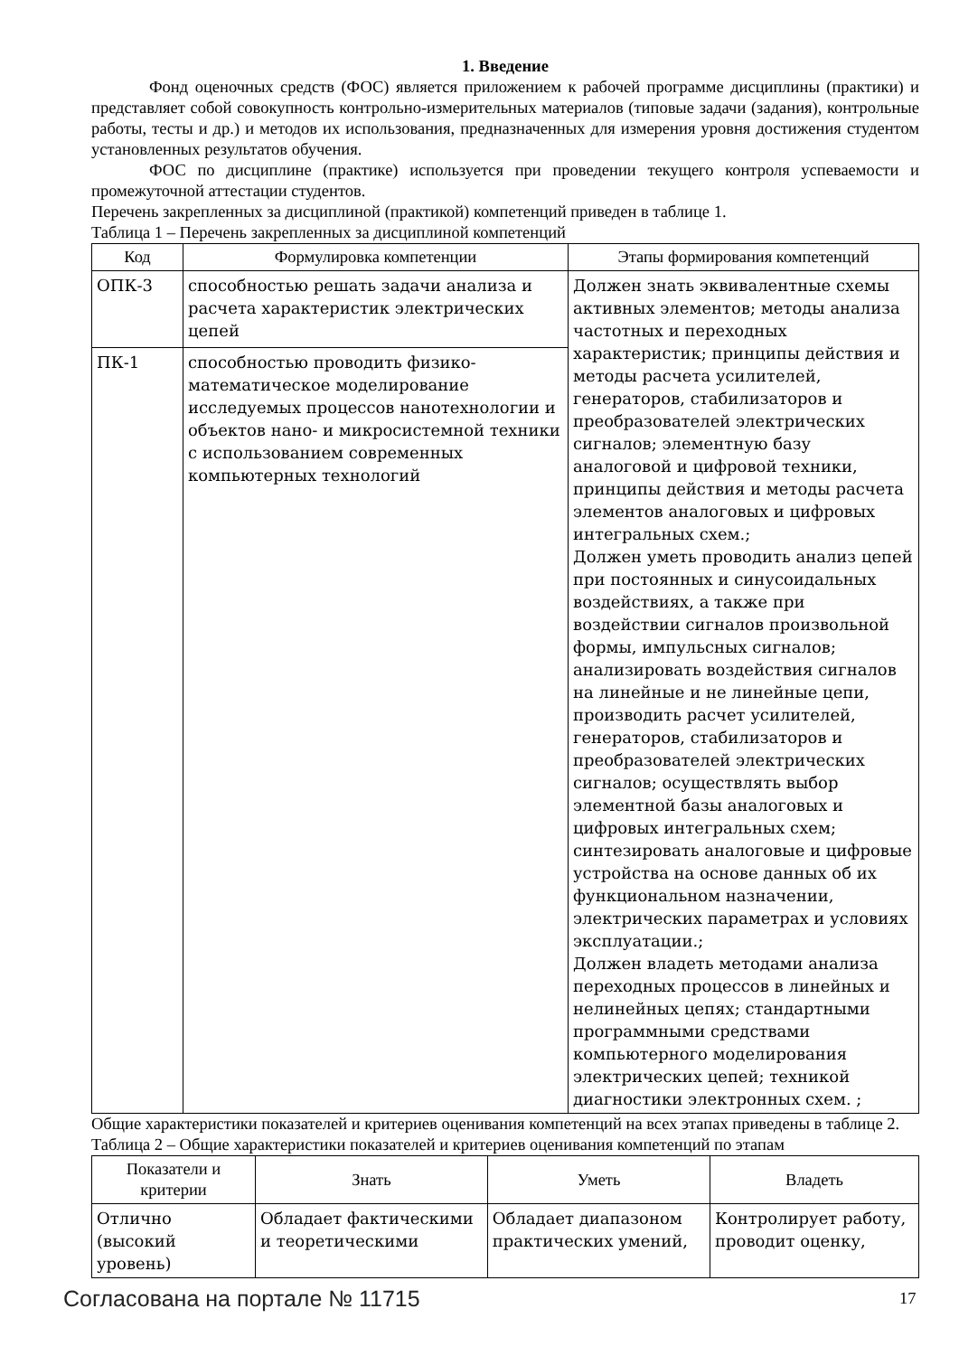1. Введение
Фонд оценочных средств (ФОС) является приложением к рабочей программе дисциплины (практики) и представляет собой совокупность контрольно-измерительных материалов (типовые задачи (задания), контрольные работы, тесты и др.) и методов их использования, предназначенных для измерения уровня достижения студентом установленных результатов обучения.
ФОС по дисциплине (практике) используется при проведении текущего контроля успеваемости и промежуточной аттестации студентов.
Перечень закрепленных за дисциплиной (практикой) компетенций приведен в таблице 1.
Таблица 1 – Перечень закрепленных за дисциплиной компетенций
| Код | Формулировка компетенции | Этапы формирования компетенций |
| --- | --- | --- |
| ОПК-3 | способностью решать задачи анализа и расчета характеристик электрических цепей | Должен знать эквивалентные схемы активных элементов; методы анализа частотных и переходных характеристик; принципы действия и методы расчета усилителей, генераторов, стабилизаторов и преобразователей электрических сигналов; элементную базу аналоговой и цифровой техники, принципы действия и методы расчета элементов аналоговых и цифровых интегральных схем.; Должен уметь проводить анализ цепей при постоянных и синусоидальных воздействиях, а также при воздействии сигналов произвольной формы, импульсных сигналов; анализировать воздействия сигналов на линейные и не линейные цепи, производить расчет усилителей, генераторов, стабилизаторов и преобразователей электрических сигналов; осуществлять выбор элементной базы аналоговых и цифровых интегральных схем; синтезировать аналоговые и цифровые устройства на основе данных об их функциональном назначении, электрических параметрах и условиях эксплуатации.; Должен владеть методами анализа переходных процессов в линейных и нелинейных цепях; стандартными программными средствами компьютерного моделирования электрических цепей; техникой диагностики электронных схем. ; |
| ПК-1 | способностью проводить физико-математическое моделирование исследуемых процессов нанотехнологии и объектов нано- и микросистемной техники с использованием современных компьютерных технологий | |
Общие характеристики показателей и критериев оценивания компетенций на всех этапах приведены в таблице 2.
Таблица 2 – Общие характеристики показателей и критериев оценивания компетенций по этапам
| Показатели и критерии | Знать | Уметь | Владеть |
| --- | --- | --- | --- |
| Отлично (высокий уровень) | Обладает фактическими и теоретическими | Обладает диапазоном практических умений, | Контролирует работу, проводит оценку, |
Согласована на портале № 11715 17